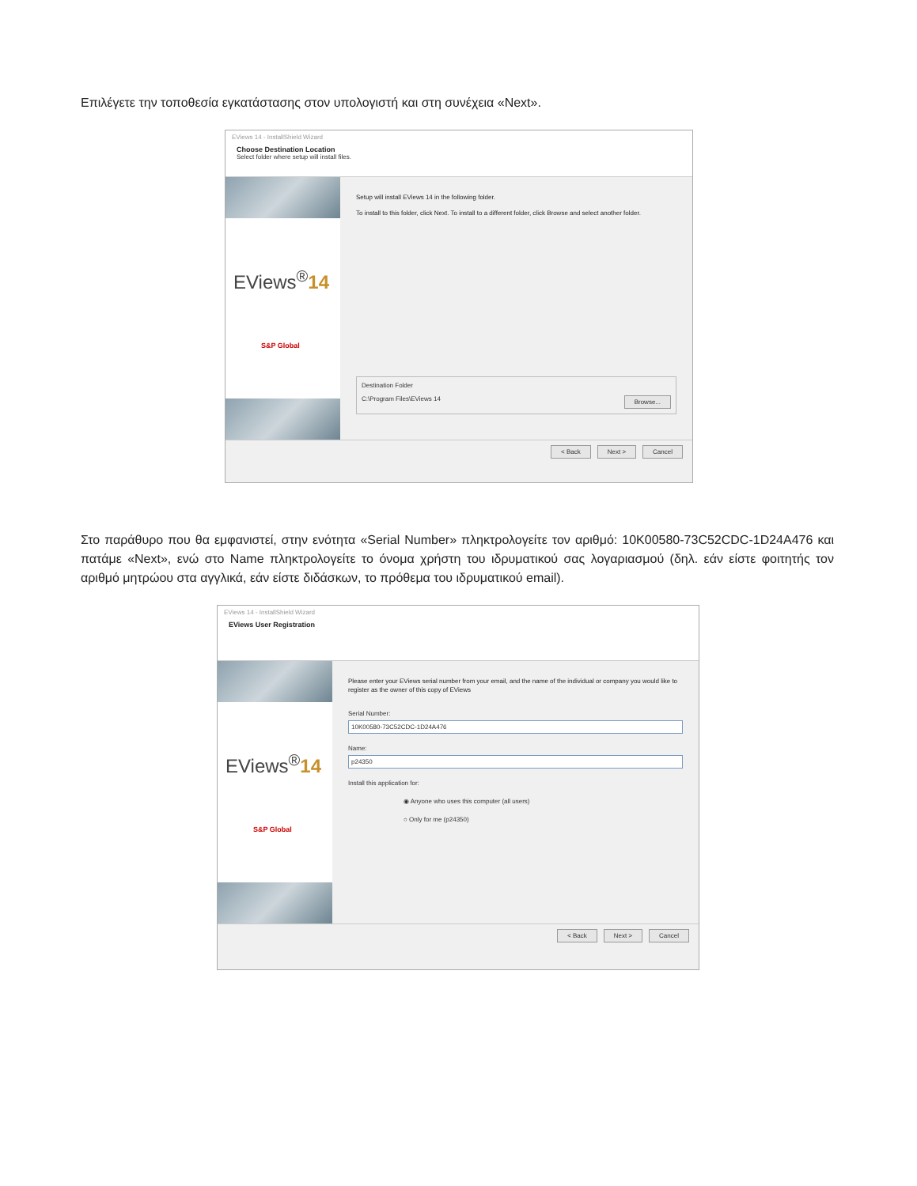Επιλέγετε την τοποθεσία εγκατάστασης στον υπολογιστή και στη συνέχεια «Next».
EViews 14 - InstallShield Wizard
Choose Destination Location
Select folder where setup will install files.
EViews<sup>®</sup>14
S&P Global
Setup will install EViews 14 in the following folder.
To install to this folder, click Next. To install to a different folder, click Browse and select another folder.
Destination Folder
C:\Program Files\EViews 14 Browse...
< Back Next > Cancel
Στο παράθυρο που θα εμφανιστεί, στην ενότητα «Serial Number» πληκτρολογείτε τον αριθμό: 10K00580-73C52CDC-1D24A476 και πατάμε «Next», ενώ στο Name πληκτρολογείτε το όνομα χρήστη του ιδρυματικού σας λογαριασμού (δηλ. εάν είστε φοιτητής τον αριθμό μητρώου στα αγγλικά, εάν είστε διδάσκων, το πρόθεμα του ιδρυματικού email).
EViews 14 - InstallShield Wizard
EViews User Registration
EViews<sup>®</sup>14
S&P Global
Please enter your EViews serial number from your email, and the name of the individual or company you would like to register as the owner of this copy of EViews
Serial Number:
10K00580-73C52CDC-1D24A476
Name:
p24350
Install this application for:
◉ Anyone who uses this computer (all users)
○ Only for me (p24350)
< Back Next > Cancel